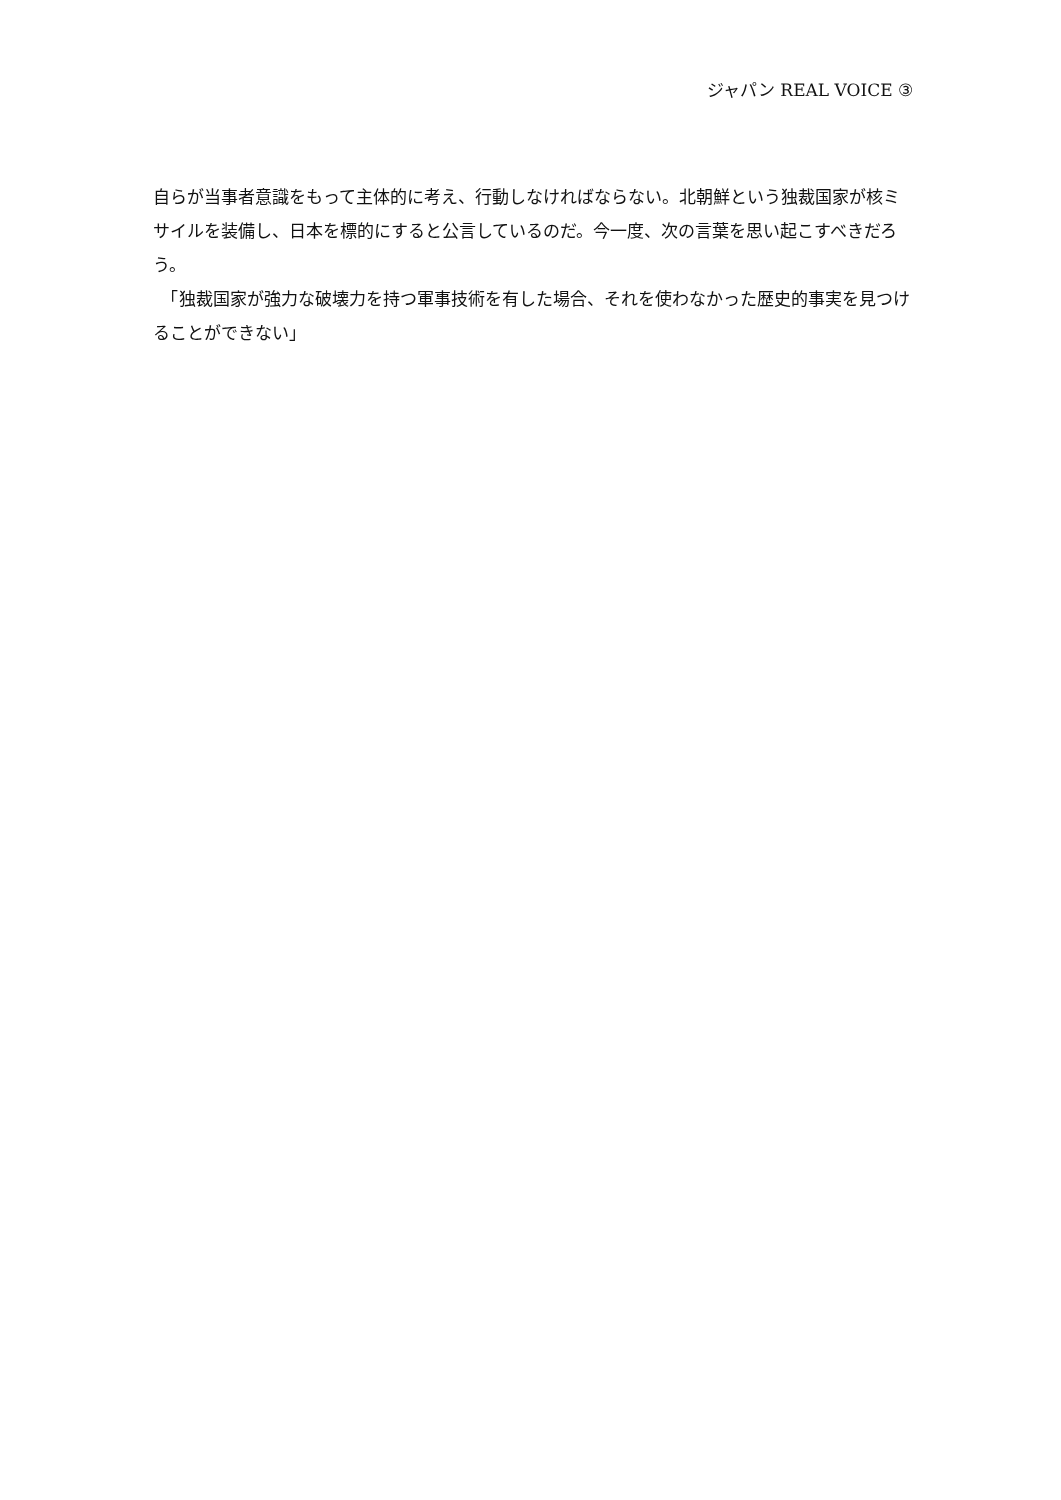ジャパン REAL VOICE ③
自らが当事者意識をもって主体的に考え、行動しなければならない。北朝鮮という独裁国家が核ミサイルを装備し、日本を標的にすると公言しているのだ。今一度、次の言葉を思い起こすべきだろう。
　「独裁国家が強力な破壊力を持つ軍事技術を有した場合、それを使わなかった歴史的事実を見つけることができない」